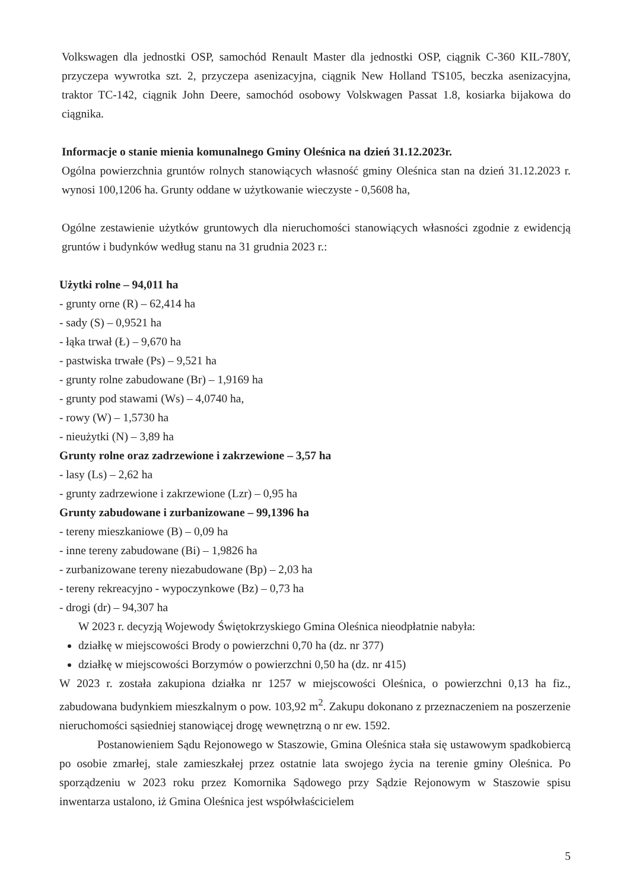Volkswagen dla jednostki OSP, samochód Renault Master dla jednostki OSP, ciągnik C-360 KIL-780Y, przyczepa wywrotka szt. 2, przyczepa asenizacyjna, ciągnik New Holland TS105, beczka asenizacyjna, traktor TC-142, ciągnik John Deere, samochód osobowy Volskwagen Passat 1.8, kosiarka bijakowa do ciągnika.
Informacje o stanie mienia komunalnego Gminy Oleśnica na dzień 31.12.2023r.
Ogólna powierzchnia gruntów rolnych stanowiących własność gminy Oleśnica stan na dzień 31.12.2023 r. wynosi 100,1206 ha. Grunty oddane w użytkowanie wieczyste - 0,5608 ha,
Ogólne zestawienie użytków gruntowych dla nieruchomości stanowiących własności zgodnie z ewidencją gruntów i budynków według stanu na 31 grudnia 2023 r.:
Użytki rolne – 94,011 ha
- grunty orne (R) – 62,414 ha
- sady (S) – 0,9521 ha
- łąka trwał (Ł) – 9,670 ha
- pastwiska trwałe (Ps) – 9,521 ha
- grunty rolne zabudowane (Br) – 1,9169 ha
- grunty pod stawami (Ws) – 4,0740 ha,
- rowy (W) – 1,5730 ha
- nieużytki (N) – 3,89 ha
Grunty rolne oraz zadrzewione i zakrzewione – 3,57 ha
- lasy (Ls) – 2,62 ha
- grunty zadrzewione i zakrzewione (Lzr) – 0,95 ha
Grunty zabudowane i zurbanizowane – 99,1396 ha
- tereny mieszkaniowe (B) – 0,09 ha
- inne tereny zabudowane (Bi) – 1,9826 ha
- zurbanizowane tereny niezabudowane (Bp) – 2,03 ha
- tereny rekreacyjno - wypoczynkowe (Bz) – 0,73 ha
- drogi (dr) – 94,307 ha
W 2023 r. decyzją Wojewody Świętokrzyskiego Gmina Oleśnica nieodpłatnie nabyła:
działkę w miejscowości Brody o powierzchni 0,70 ha (dz. nr 377)
działkę w miejscowości Borzymów o powierzchni 0,50 ha (dz. nr 415)
W 2023 r. została zakupiona działka nr 1257 w miejscowości Oleśnica, o powierzchni 0,13 ha fiz., zabudowana budynkiem mieszkalnym o pow. 103,92 m<sup>2</sup>. Zakupu dokonano z przeznaczeniem na poszerzenie nieruchomości sąsiedniej stanowiącej drogę wewnętrzną o nr ew. 1592.
Postanowieniem Sądu Rejonowego w Staszowie, Gmina Oleśnica stała się ustawowym spadkobiercą po osobie zmarłej, stale zamieszkałej przez ostatnie lata swojego życia na terenie gminy Oleśnica. Po sporządzeniu w 2023 roku przez Komornika Sądowego przy Sądzie Rejonowym w Staszowie spisu inwentarza ustalono, iż Gmina Oleśnica jest współwłaścicielem
5